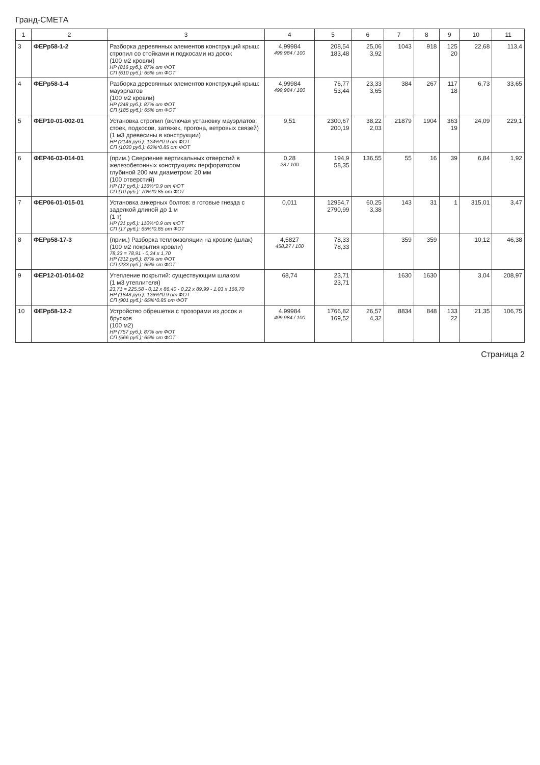Гранд-СМЕТА
| 1 | 2 | 3 | 4 | 5 | 6 | 7 | 8 | 9 | 10 | 11 |
| --- | --- | --- | --- | --- | --- | --- | --- | --- | --- | --- |
| 3 | ФЕРр58-1-2 | Разборка деревянных элементов конструкций крыш: стропил со стойками и подкосами из досок (100 м2 кровли) НР (816 руб.): 87% от ФОТ СП (610 руб.): 65% от ФОТ | 4,99984 499,984 / 100 | 208,54 183,48 | 25,06 3,92 | 1043 | 918 | 125 20 | 22,68 | 113,4 |
| 4 | ФЕРр58-1-4 | Разборка деревянных элементов конструкций крыш: мауэрлатов (100 м2 кровли) НР (248 руб.): 87% от ФОТ СП (185 руб.): 65% от ФОТ | 4,99984 499,984 / 100 | 76,77 53,44 | 23,33 3,65 | 384 | 267 | 117 18 | 6,73 | 33,65 |
| 5 | ФЕР10-01-002-01 | Установка стропил (включая установку мауэрлатов, стоек, подкосов, затяжек, прогона, ветровых связей) (1 м3 древесины в конструкции) НР (2146 руб.): 124%*0.9 от ФОТ СП (1030 руб.): 63%*0.85 от ФОТ | 9,51 | 2300,67 200,19 | 38,22 2,03 | 21879 | 1904 | 363 19 | 24,09 | 229,1 |
| 6 | ФЕР46-03-014-01 | (прим.) Сверление вертикальных отверстий в железобетонных конструкциях перфоратором глубиной 200 мм диаметром: 20 мм (100 отверстий) НР (17 руб.): 116%*0.9 от ФОТ СП (10 руб.): 70%*0.85 от ФОТ | 0,28 28 / 100 | 194,9 58,35 | 136,55 | 55 | 16 | 39 | 6,84 | 1,92 |
| 7 | ФЕР06-01-015-01 | Установка анкерных болтов: в готовые гнезда с заделкой длиной до 1 м (1 т) НР (31 руб.): 110%*0.9 от ФОТ СП (17 руб.): 65%*0.85 от ФОТ | 0,011 | 12954,7 2790,99 | 60,25 3,38 | 143 | 31 | 1 | 315,01 | 3,47 |
| 8 | ФЕРр58-17-3 | (прим.) Разборка теплоизоляции на кровле (шлак) (100 м2 покрытия кровли) 78,33 = 78,91 - 0,34 x 1,70 НР (312 руб.): 87% от ФОТ СП (233 руб.): 65% от ФОТ | 4,5827 458,27 / 100 | 78,33 78,33 | | 359 | 359 | | 10,12 | 46,38 |
| 9 | ФЕР12-01-014-02 | Утепление покрытий: существующим шлаком (1 м3 утеплителя) 23,71 = 225,58 - 0,12 x 86,40 - 0,22 x 89,99 - 1,03 x 166,70 НР (1848 руб.): 126%*0.9 от ФОТ СП (901 руб.): 65%*0.85 от ФОТ | 68,74 | 23,71 23,71 | | 1630 | 1630 | | 3,04 | 208,97 |
| 10 | ФЕРр58-12-2 | Устройство обрешетки с прозорами из досок и брусков (100 м2) НР (757 руб.): 87% от ФОТ СП (566 руб.): 65% от ФОТ | 4,99984 499,984 / 100 | 1766,82 169,52 | 26,57 4,32 | 8834 | 848 | 133 22 | 21,35 | 106,75 |
Страница 2